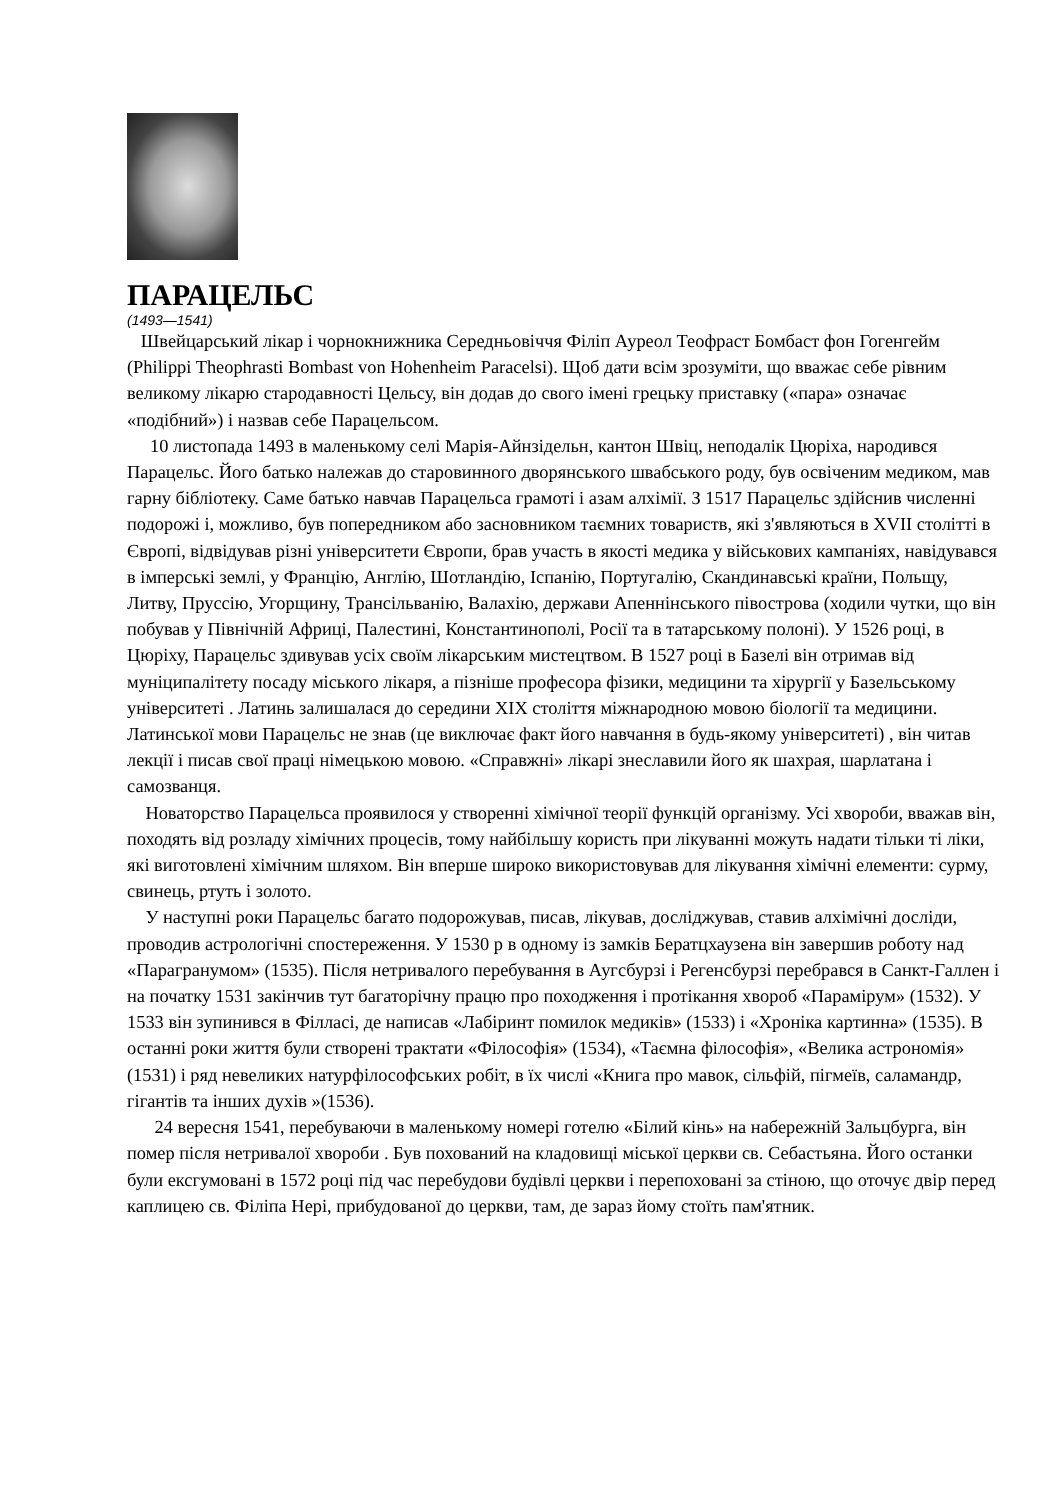ПАРАЦЕЛЬС
(1493—1541)
Швейцарський лікар і чорнокнижника Середньовіччя Філіп Ауреол Теофраст Бомбаст фон Гогенгейм (Philippi Theophrasti Bombast von Hohenheim Paracelsi). Щоб дати всім зрозуміти, що вважає себе рівним великому лікарю стародавності Цельсу, він додав до свого імені грецьку приставку («пара» означає «подібний») і назвав себе Парацельсом.
10 листопада 1493 в маленькому селі Марія-Айнзідельн, кантон Швіц, неподалік Цюріха, народився Парацельс. Його батько належав до старовинного дворянського швабського роду, був освіченим медиком, мав гарну бібліотеку. Саме батько навчав Парацельса грамоті і азам алхімії. З 1517 Парацельс здійснив численні подорожі і, можливо, був попередником або засновником таємних товариств, які з'являються в XVII столітті в Європі, відвідував різні університети Європи, брав участь в якості медика у військових кампаніях, навідувався в імперські землі, у Францію, Англію, Шотландію, Іспанію, Португалію, Скандинавські країни, Польщу, Литву, Пруссію, Угорщину, Трансільванію, Валахію, держави Апеннінського півострова (ходили чутки, що він побував у Північній Африці, Палестині, Константинополі, Росії та в татарському полоні). У 1526 році, в Цюріху, Парацельс здивував усіх своїм лікарським мистецтвом. В 1527 році в Базелі він отримав від муніципалітету посаду міського лікаря, а пізніше професора фізики, медицини та хірургії у Базельському університеті . Латинь залишалася до середини XIX століття міжнародною мовою біології та медицини. Латинської мови Парацельс не знав (це виключає факт його навчання в будь-якому університеті) , він читав лекції і писав свої праці німецькою мовою. «Справжні» лікарі знеславили його як шахрая, шарлатана і самозванця.
Новаторство Парацельса проявилося у створенні хімічної теорії функцій організму. Усі хвороби, вважав він, походять від розладу хімічних процесів, тому найбільшу користь при лікуванні можуть надати тільки ті ліки, які виготовлені хімічним шляхом. Він вперше широко використовував для лікування хімічні елементи: сурму, свинець, ртуть і золото.
У наступні роки Парацельс багато подорожував, писав, лікував, досліджував, ставив алхімічні досліди, проводив астрологічні спостереження. У 1530 р в одному із замків Бератцхаузена він завершив роботу над «Парагранумом» (1535). Після нетривалого перебування в Аугсбурзі і Регенсбурзі перебрався в Санкт-Галлен і на початку 1531 закінчив тут багаторічну працю про походження і протікання хвороб «Парамірум» (1532). У 1533 він зупинився в Філласі, де написав «Лабіринт помилок медиків» (1533) і «Хроніка картинна» (1535). В останні роки життя були створені трактати «Філософія» (1534), «Таємна філософія», «Велика астрономія» (1531) і ряд невеликих натурфілософських робіт, в їх числі «Книга про мавок, сільфій, пігмеїв, саламандр, гігантів та інших духів »(1536).
24 вересня 1541, перебуваючи в маленькому номері готелю «Білий кінь» на набережній Зальцбурга, він помер після нетривалої хвороби . Був похований на кладовищі міської церкви св. Себастьяна. Його останки були ексгумовані в 1572 році під час перебудови будівлі церкви і перепоховані за стіною, що оточує двір перед каплицею св. Філіпа Нері, прибудованої до церкви, там, де зараз йому стоїть пам'ятник.